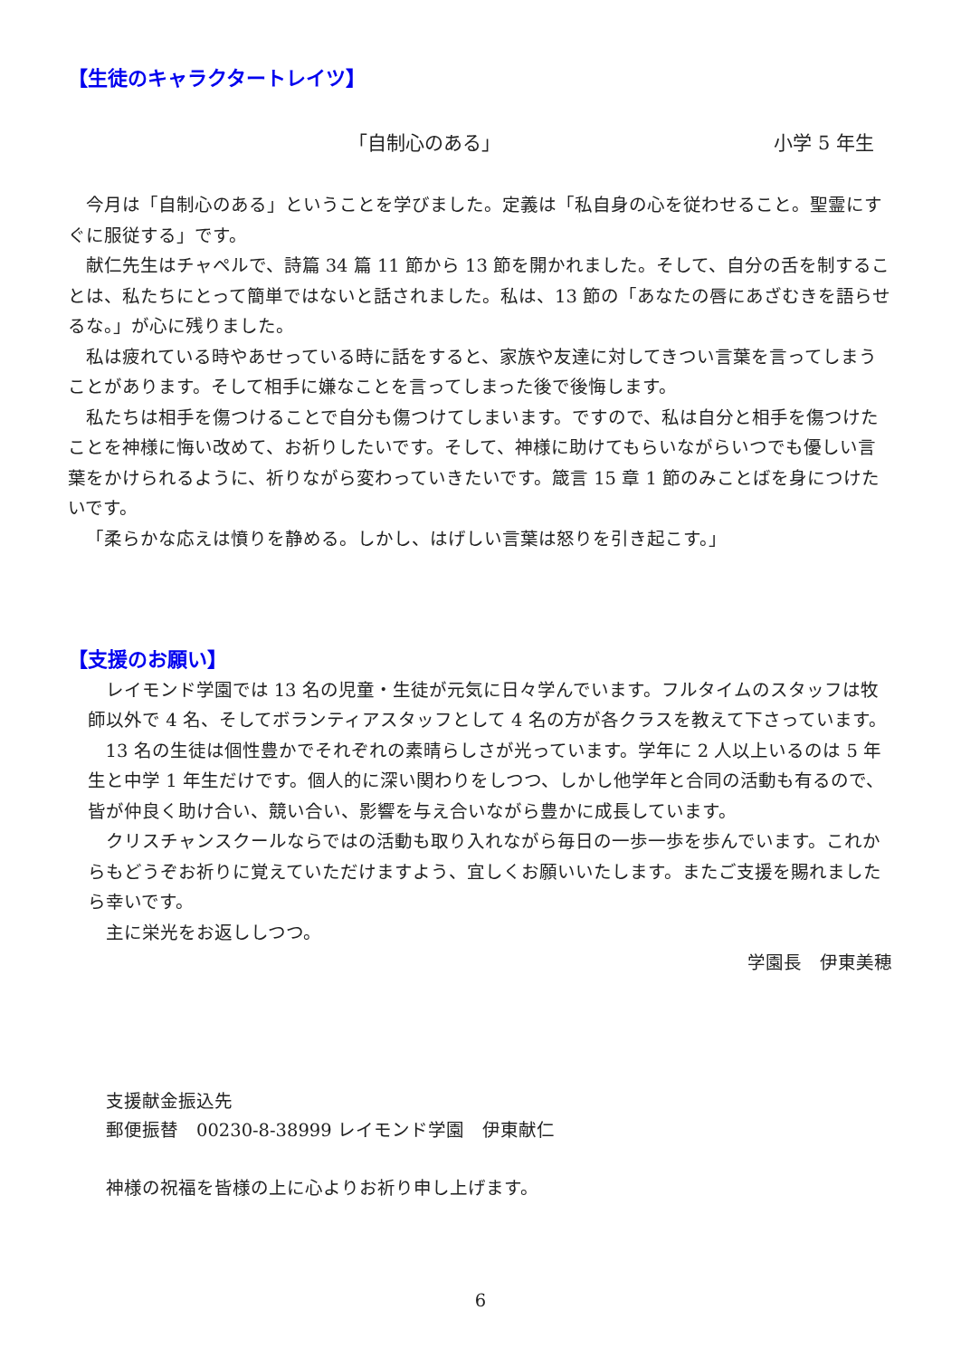【生徒のキャラクタートレイツ】
「自制心のある」 小学 5 年生
今月は「自制心のある」ということを学びました。定義は「私自身の心を従わせること。聖霊にすぐに服従する」です。
献仁先生はチャペルで、詩篇 34 篇 11 節から 13 節を開かれました。そして、自分の舌を制することは、私たちにとって簡単ではないと話されました。私は、13 節の「あなたの唇にあざむきを語らせるな。」が心に残りました。
私は疲れている時やあせっている時に話をすると、家族や友達に対してきつい言葉を言ってしまうことがあります。そして相手に嫌なことを言ってしまった後で後悔します。
私たちは相手を傷つけることで自分も傷つけてしまいます。ですので、私は自分と相手を傷つけたことを神様に悔い改めて、お祈りしたいです。そして、神様に助けてもらいながらいつでも優しい言葉をかけられるように、祈りながら変わっていきたいです。箴言 15 章 1 節のみことばを身につけたいです。
「柔らかな応えは憤りを静める。しかし、はげしい言葉は怒りを引き起こす。」
【支援のお願い】
レイモンド学園では 13 名の児童・生徒が元気に日々学んでいます。フルタイムのスタッフは牧師以外で 4 名、そしてボランティアスタッフとして 4 名の方が各クラスを教えて下さっています。
13 名の生徒は個性豊かでそれぞれの素晴らしさが光っています。学年に 2 人以上いるのは 5 年生と中学 1 年生だけです。個人的に深い関わりをしつつ、しかし他学年と合同の活動も有るので、皆が仲良く助け合い、競い合い、影響を与え合いながら豊かに成長しています。
クリスチャンスクールならではの活動も取り入れながら毎日の一歩一歩を歩んでいます。これからもどうぞお祈りに覚えていただけますよう、宜しくお願いいたします。またご支援を賜れましたら幸いです。
主に栄光をお返ししつつ。
学園長　伊東美穂
支援献金振込先
郵便振替　00230-8-38999 レイモンド学園　伊東献仁
神様の祝福を皆様の上に心よりお祈り申し上げます。
6